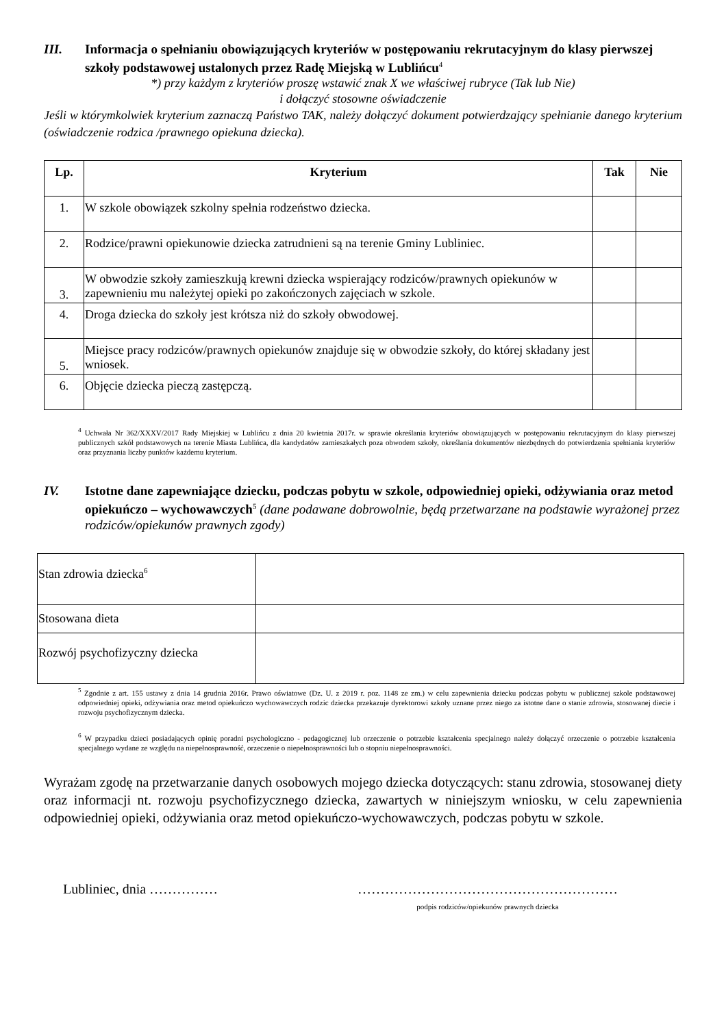III. Informacja o spełnianiu obowiązujących kryteriów w postępowaniu rekrutacyjnym do klasy pierwszej szkoły podstawowej ustalonych przez Radę Miejską w Lublińcu<sup>4</sup>
*) przy każdym z kryteriów proszę wstawić znak X we właściwej rubryce (Tak lub Nie)
i dołączyć stosowne oświadczenie
Jeśli w którymkolwiek kryterium zaznaczą Państwo TAK, należy dołączyć dokument potwierdzający spełnianie danego kryterium (oświadczenie rodzica /prawnego opiekuna dziecka).
| Lp. | Kryterium | Tak | Nie |
| --- | --- | --- | --- |
| 1. | W szkole obowiązek szkolny spełnia rodzeństwo dziecka. | | |
| 2. | Rodzice/prawni opiekunowie dziecka zatrudnieni są na terenie Gminy Lubliniec. | | |
| 3. | W obwodzie szkoły zamieszkują krewni dziecka wspierający rodziców/prawnych opiekunów w zapewnieniu mu należytej opieki po zakończonych zajęciach w szkole. | | |
| 4. | Droga dziecka do szkoły jest krótsza niż do szkoły obwodowej. | | |
| 5. | Miejsce pracy rodziców/prawnych opiekunów znajduje się w obwodzie szkoły, do której składany jest wniosek. | | |
| 6. | Objęcie dziecka pieczą zastępczą. | | |
<sup>4</sup> Uchwała Nr 362/XXXV/2017 Rady Miejskiej w Lublińcu z dnia 20 kwietnia 2017r. w sprawie określania kryteriów obowiązujących w postępowaniu rekrutacyjnym do klasy pierwszej publicznych szkół podstawowych na terenie Miasta Lublińca, dla kandydatów zamieszkałych poza obwodem szkoły, określania dokumentów niezbędnych do potwierdzenia spełniania kryteriów oraz przyznania liczby punktów każdemu kryterium.
IV. Istotne dane zapewniające dziecku, podczas pobytu w szkole, odpowiedniej opieki, odżywiania oraz metod opiekuńczo – wychowawczych<sup>5</sup> (dane podawane dobrowolnie, będą przetwarzane na podstawie wyrażonej przez rodziców/opiekunów prawnych zgody)
| Stan zdrowia dziecka<sup>6</sup> | |
| Stosowana dieta | |
| Rozwój psychofizyczny dziecka | |
<sup>5</sup> Zgodnie z art. 155 ustawy z dnia 14 grudnia 2016r. Prawo oświatowe (Dz. U. z 2019 r. poz. 1148 ze zm.) w celu zapewnienia dziecku podczas pobytu w publicznej szkole podstawowej odpowiedniej opieki, odżywiania oraz metod opiekuńczo wychowawczych rodzic dziecka przekazuje dyrektorowi szkoły uznane przez niego za istotne dane o stanie zdrowia, stosowanej diecie i rozwoju psychofizycznym dziecka.
<sup>6</sup> W przypadku dzieci posiadających opinię poradni psychologiczno - pedagogicznej lub orzeczenie o potrzebie kształcenia specjalnego należy dołączyć orzeczenie o potrzebie kształcenia specjalnego wydane ze względu na niepełnosprawność, orzeczenie o niepełnosprawności lub o stopniu niepełnosprawności.
Wyrażam zgodę na przetwarzanie danych osobowych mojego dziecka dotyczących: stanu zdrowia, stosowanej diety oraz informacji nt. rozwoju psychofizycznego dziecka, zawartych w niniejszym wniosku, w celu zapewnienia odpowiedniej opieki, odżywiania oraz metod opiekuńczo-wychowawczych, podczas pobytu w szkole.
Lubliniec, dnia …………… …………………………………………………
podpis rodziców/opiekunów prawnych dziecka